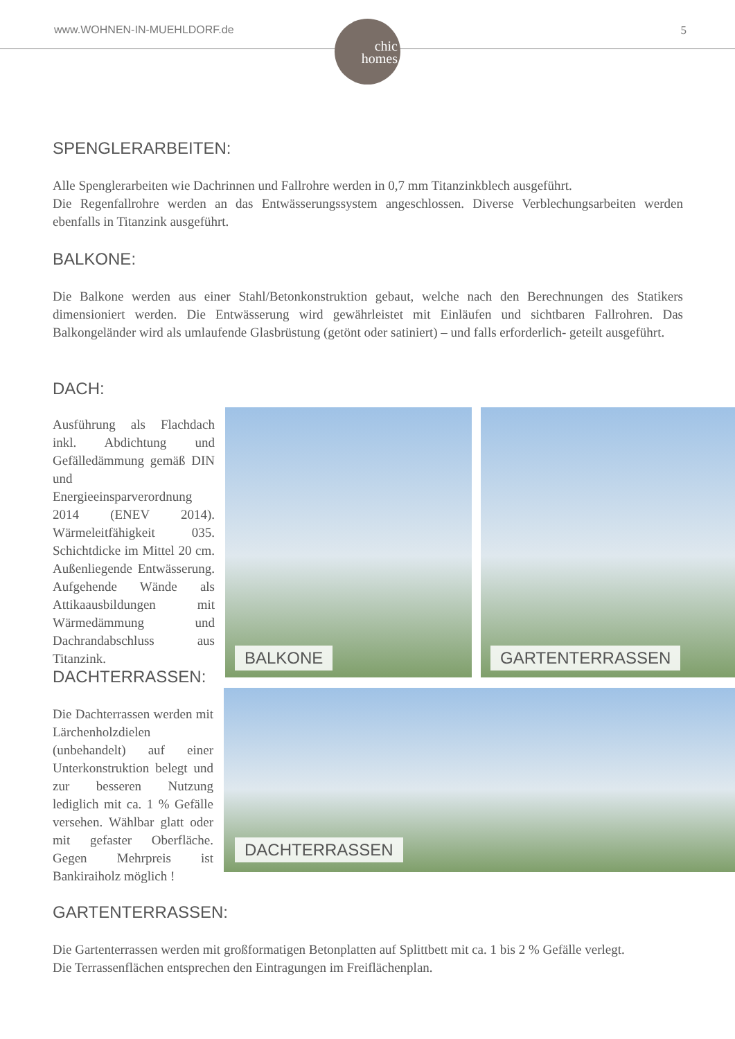www.WOHNEN-IN-MUEHLDORF.de 5
chic
homes
SPENGLERARBEITEN:
Alle Spenglerarbeiten wie Dachrinnen und Fallrohre werden in 0,7 mm Titanzinkblech ausgeführt.
Die Regenfallrohre werden an das Entwässerungssystem angeschlossen. Diverse Verblechungsarbeiten werden ebenfalls in Titanzink ausgeführt.
BALKONE:
Die Balkone werden aus einer Stahl/Betonkonstruktion gebaut, welche nach den Berechnungen des Statikers dimensioniert werden. Die Entwässerung wird gewährleistet mit Einläufen und sichtbaren Fallrohren. Das Balkongeländer wird als umlaufende Glasbrüstung (getönt oder satiniert) – und falls erforderlich- geteilt ausgeführt.
DACH:
Ausführung als Flachdach inkl. Abdichtung und Gefälledämmung gemäß DIN und Energieeinsparverordnung 2014 (ENEV 2014). Wärmeleitfähigkeit 035. Schichtdicke im Mittel 20 cm. Außenliegende Entwässerung. Aufgehende Wände als Attikaausbildungen mit Wärmedämmung und Dachrandabschluss aus Titanzink.
DACHTERRASSEN:
Die Dachterrassen werden mit Lärchenholzdielen (unbehandelt) auf einer Unterkonstruktion belegt und zur besseren Nutzung lediglich mit ca. 1 % Gefälle versehen. Wählbar glatt oder mit gefaster Oberfläche. Gegen Mehrpreis ist Bankiraiholz möglich !
BALKONE GARTENTERRASSEN
DACHTERRASSEN
GARTENTERRASSEN:
Die Gartenterrassen werden mit großformatigen Betonplatten auf Splittbett mit ca. 1 bis 2 % Gefälle verlegt.
Die Terrassenflächen entsprechen den Eintragungen im Freiflächenplan.